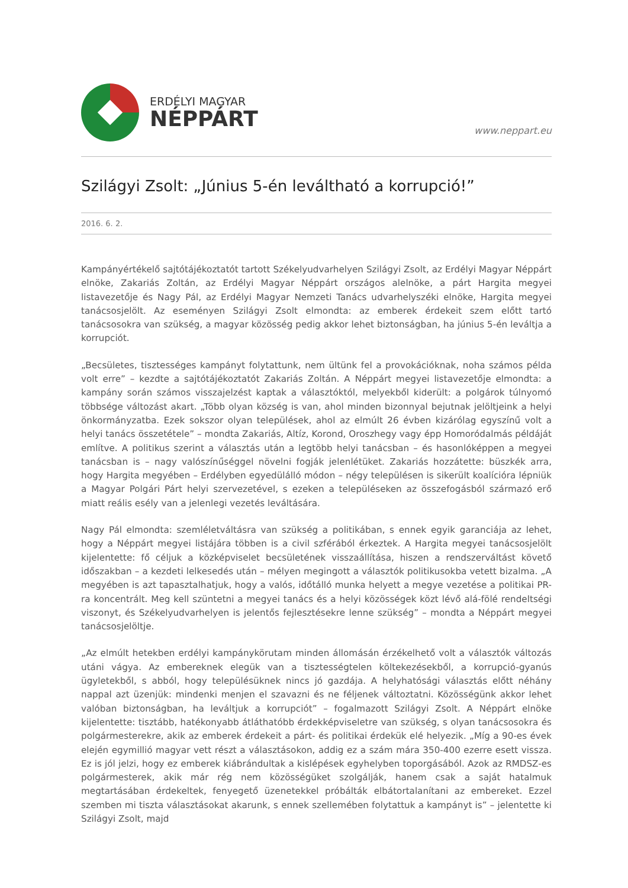ERDÉLYI MAGYAR
NÉPPÁRT
www.neppart.eu
Szilágyi Zsolt: „Június 5-én leváltható a korrupció!”
2016. 6. 2.
Kampányértékelő sajtótájékoztatót tartott Székelyudvarhelyen Szilágyi Zsolt, az Erdélyi Magyar Néppárt elnöke, Zakariás Zoltán, az Erdélyi Magyar Néppárt országos alelnöke, a párt Hargita megyei listavezetője és Nagy Pál, az Erdélyi Magyar Nemzeti Tanács udvarhelyszéki elnöke, Hargita megyei tanácsosjelölt. Az eseményen Szilágyi Zsolt elmondta: az emberek érdekeit szem előtt tartó tanácsosokra van szükség, a magyar közösség pedig akkor lehet biztonságban, ha június 5-én leváltja a korrupciót.
„Becsületes, tisztességes kampányt folytattunk, nem ültünk fel a provokációknak, noha számos példa volt erre” – kezdte a sajtótájékoztatót Zakariás Zoltán. A Néppárt megyei listavezetője elmondta: a kampány során számos visszajelzést kaptak a választóktól, melyekből kiderült: a polgárok túlnyomó többsége változást akart. „Több olyan község is van, ahol minden bizonnyal bejutnak jelöltjeink a helyi önkormányzatba. Ezek sokszor olyan települések, ahol az elmúlt 26 évben kizárólag egyszínű volt a helyi tanács összetétele” – mondta Zakariás, Altíz, Korond, Oroszhegy vagy épp Homoródalmás példáját említve. A politikus szerint a választás után a legtöbb helyi tanácsban – és hasonlóképpen a megyei tanácsban is – nagy valószínűséggel növelni fogják jelenlétüket. Zakariás hozzátette: büszkék arra, hogy Hargita megyében – Erdélyben egyedülálló módon – négy településen is sikerült koalícióra lépniük a Magyar Polgári Párt helyi szervezetével, s ezeken a településeken az összefogásból származó erő miatt reális esély van a jelenlegi vezetés leváltására.
Nagy Pál elmondta: szemléletváltásra van szükség a politikában, s ennek egyik garanciája az lehet, hogy a Néppárt megyei listájára többen is a civil szférából érkeztek. A Hargita megyei tanácsosjelölt kijelentette: fő céljuk a közképviselet becsületének visszaállítása, hiszen a rendszerváltást követő időszakban – a kezdeti lelkesedés után – mélyen megingott a választók politikusokba vetett bizalma. „A megyében is azt tapasztalhatjuk, hogy a valós, időtálló munka helyett a megye vezetése a politikai PR-ra koncentrált. Meg kell szüntetni a megyei tanács és a helyi közösségek közt lévő alá-fölé rendeltségi viszonyt, és Székelyudvarhelyen is jelentős fejlesztésekre lenne szükség” – mondta a Néppárt megyei tanácsosjelöltje.
„Az elmúlt hetekben erdélyi kampánykörutam minden állomásán érzékelhető volt a választók változás utáni vágya. Az embereknek elegük van a tisztességtelen költekezésekből, a korrupció-gyanús ügyletekből, s abból, hogy településüknek nincs jó gazdája. A helyhatósági választás előtt néhány nappal azt üzenjük: mindenki menjen el szavazni és ne féljenek változtatni. Közösségünk akkor lehet valóban biztonságban, ha leváltjuk a korrupciót” – fogalmazott Szilágyi Zsolt. A Néppárt elnöke kijelentette: tisztább, hatékonyabb átláthatóbb érdekképviseletre van szükség, s olyan tanácsosokra és polgármesterekre, akik az emberek érdekeit a párt- és politikai érdekük elé helyezik. „Míg a 90-es évek elején egymillió magyar vett részt a választásokon, addig ez a szám mára 350-400 ezerre esett vissza. Ez is jól jelzi, hogy ez emberek kiábrándultak a kislépések egyhelyben toporgásából. Azok az RMDSZ-es polgármesterek, akik már rég nem közösségüket szolgálják, hanem csak a saját hatalmuk megtartásában érdekeltek, fenyegető üzenetekkel próbálták elbátortalanítani az embereket. Ezzel szemben mi tiszta választásokat akarunk, s ennek szellemében folytattuk a kampányt is” – jelentette ki Szilágyi Zsolt, majd